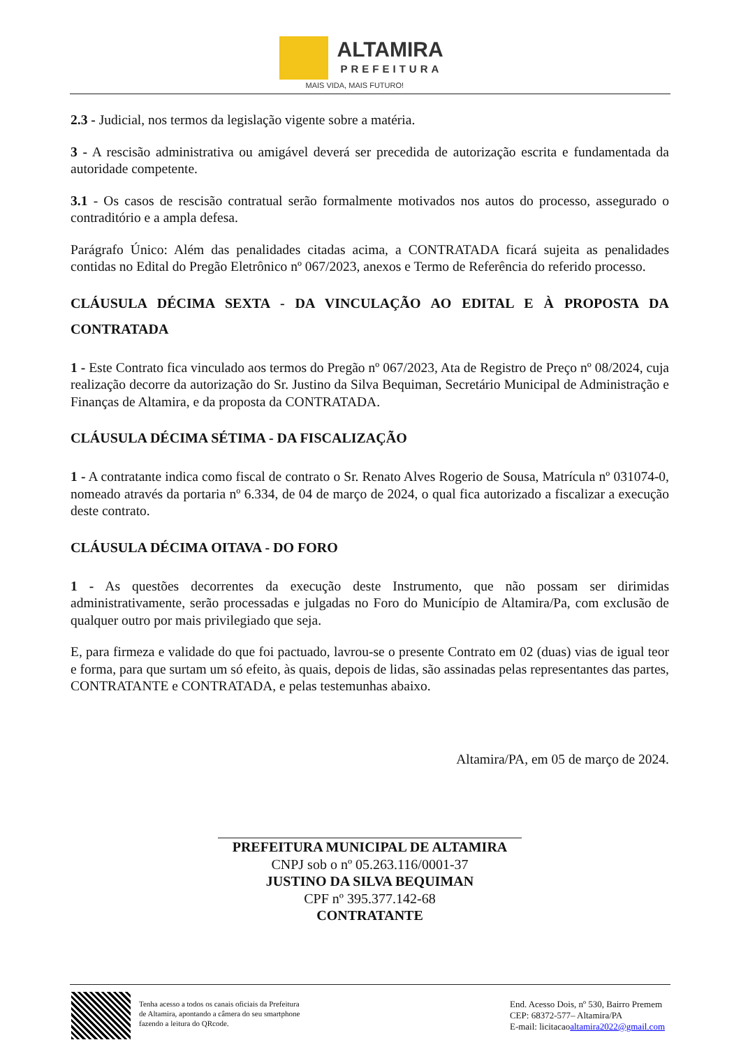ALTAMIRA
PREFEITURA
MAIS VIDA, MAIS FUTURO!
2.3 - Judicial, nos termos da legislação vigente sobre a matéria.
3 - A rescisão administrativa ou amigável deverá ser precedida de autorização escrita e fundamentada da autoridade competente.
3.1 - Os casos de rescisão contratual serão formalmente motivados nos autos do processo, assegurado o contraditório e a ampla defesa.
Parágrafo Único: Além das penalidades citadas acima, a CONTRATADA ficará sujeita as penalidades contidas no Edital do Pregão Eletrônico nº 067/2023, anexos e Termo de Referência do referido processo.
CLÁUSULA DÉCIMA SEXTA - DA VINCULAÇÃO AO EDITAL E À PROPOSTA DA CONTRATADA
1 - Este Contrato fica vinculado aos termos do Pregão nº 067/2023, Ata de Registro de Preço nº 08/2024, cuja realização decorre da autorização do Sr. Justino da Silva Bequiman, Secretário Municipal de Administração e Finanças de Altamira, e da proposta da CONTRATADA.
CLÁUSULA DÉCIMA SÉTIMA - DA FISCALIZAÇÃO
1 - A contratante indica como fiscal de contrato o Sr. Renato Alves Rogerio de Sousa, Matrícula nº 031074-0, nomeado através da portaria nº 6.334, de 04 de março de 2024, o qual fica autorizado a fiscalizar a execução deste contrato.
CLÁUSULA DÉCIMA OITAVA - DO FORO
1 - As questões decorrentes da execução deste Instrumento, que não possam ser dirimidas administrativamente, serão processadas e julgadas no Foro do Município de Altamira/Pa, com exclusão de qualquer outro por mais privilegiado que seja.
E, para firmeza e validade do que foi pactuado, lavrou-se o presente Contrato em 02 (duas) vias de igual teor e forma, para que surtam um só efeito, às quais, depois de lidas, são assinadas pelas representantes das partes, CONTRATANTE e CONTRATADA, e pelas testemunhas abaixo.
Altamira/PA, em 05 de março de 2024.
PREFEITURA MUNICIPAL DE ALTAMIRA
CNPJ sob o nº 05.263.116/0001-37
JUSTINO DA SILVA BEQUIMAN
CPF nº 395.377.142-68
CONTRATANTE
Tenha acesso a todos os canais oficiais da Prefeitura
de Altamira, apontando a câmera do seu smartphone
fazendo a leitura do QRcode.
End. Acesso Dois, nº 530, Bairro Premem
CEP: 68372-577– Altamira/PA
E-mail: licitacaoaltamira2022@gmail.com